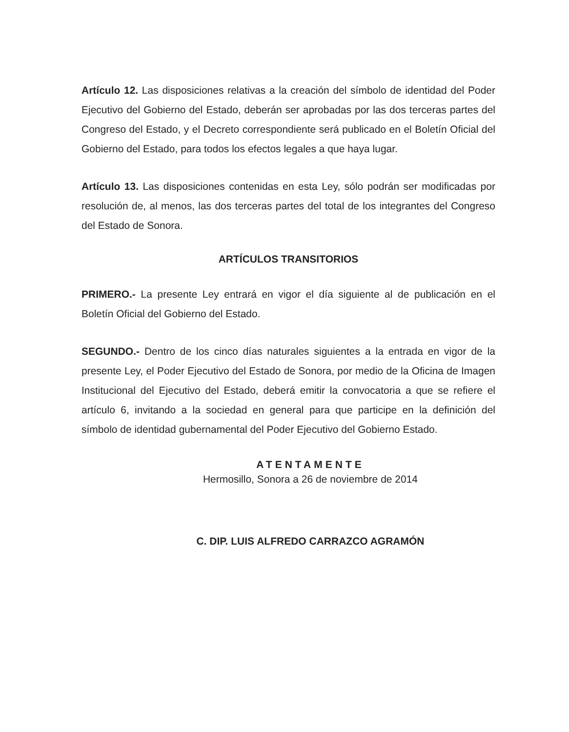Artículo 12. Las disposiciones relativas a la creación del símbolo de identidad del Poder Ejecutivo del Gobierno del Estado, deberán ser aprobadas por las dos terceras partes del Congreso del Estado, y el Decreto correspondiente será publicado en el Boletín Oficial del Gobierno del Estado, para todos los efectos legales a que haya lugar.
Artículo 13. Las disposiciones contenidas en esta Ley, sólo podrán ser modificadas por resolución de, al menos, las dos terceras partes del total de los integrantes del Congreso del Estado de Sonora.
ARTÍCULOS TRANSITORIOS
PRIMERO.- La presente Ley entrará en vigor el día siguiente al de publicación en el Boletín Oficial del Gobierno del Estado.
SEGUNDO.- Dentro de los cinco días naturales siguientes a la entrada en vigor de la presente Ley, el Poder Ejecutivo del Estado de Sonora, por medio de la Oficina de Imagen Institucional del Ejecutivo del Estado, deberá emitir la convocatoria a que se refiere el artículo 6, invitando a la sociedad en general para que participe en la definición del símbolo de identidad gubernamental del Poder Ejecutivo del Gobierno Estado.
ATENTAMENTE
Hermosillo, Sonora a 26 de noviembre de 2014
C. DIP. LUIS ALFREDO CARRAZCO AGRAMÓN